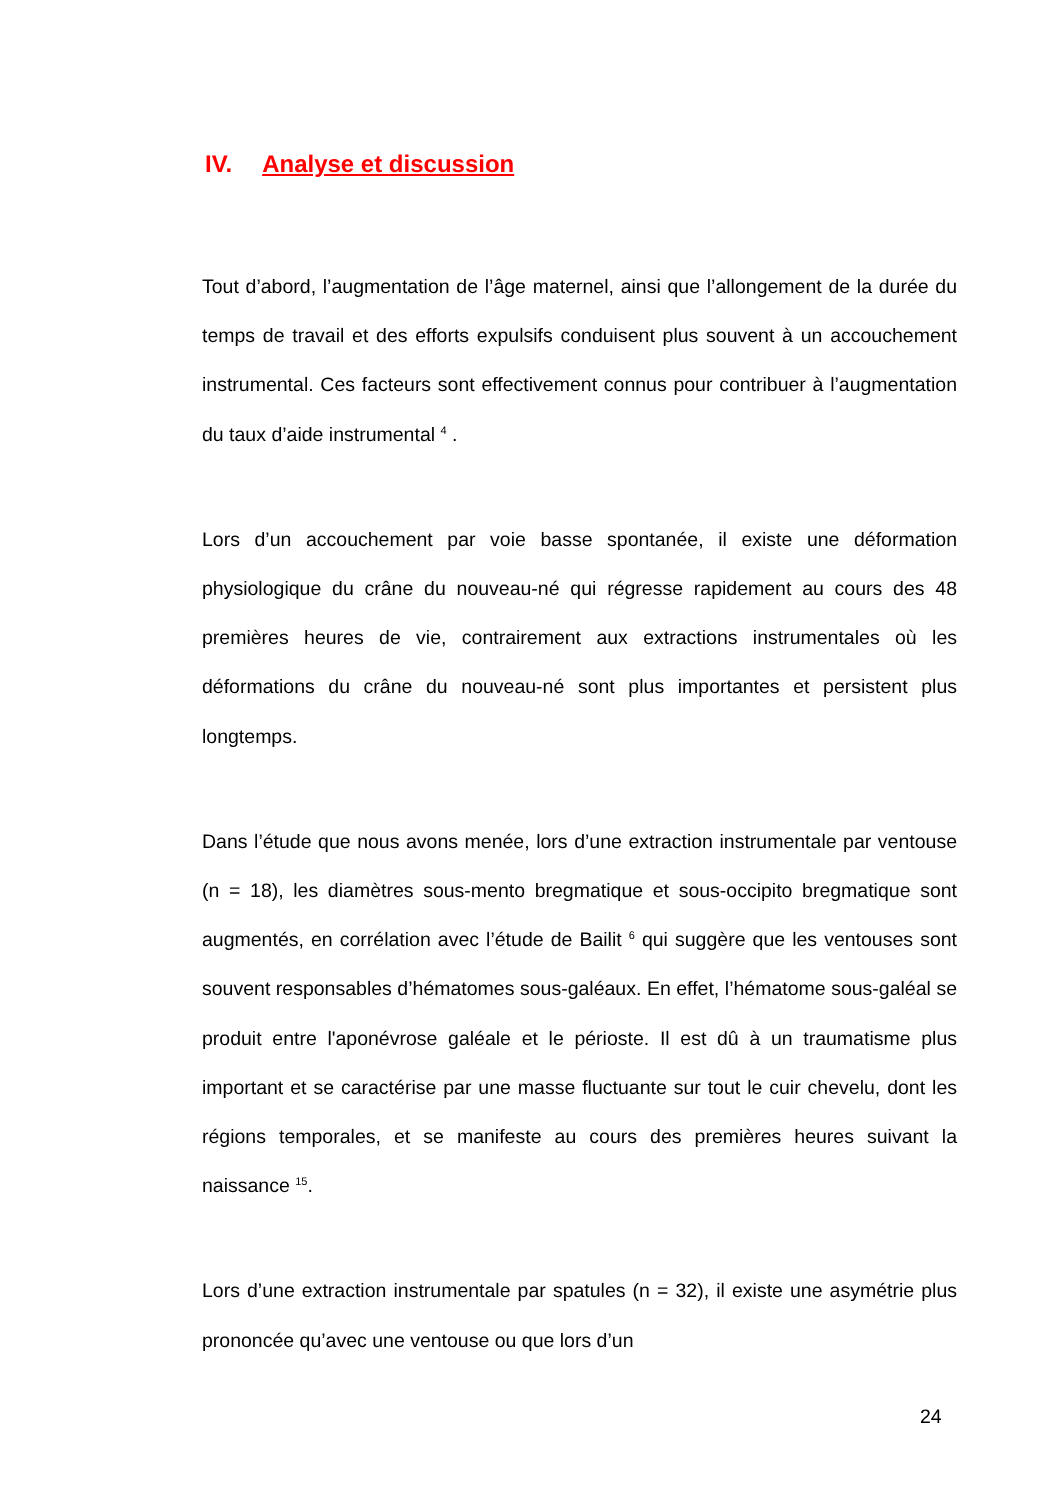IV. Analyse et discussion
Tout d’abord, l’augmentation de l’âge maternel, ainsi que l’allongement de la durée du temps de travail et des efforts expulsifs conduisent plus souvent à un accouchement instrumental. Ces facteurs sont effectivement connus pour contribuer à l’augmentation du taux d’aide instrumental <sup>4</sup> .
Lors d’un accouchement par voie basse spontanée, il existe une déformation physiologique du crâne du nouveau-né qui régresse rapidement au cours des 48 premières heures de vie, contrairement aux extractions instrumentales où les déformations du crâne du nouveau-né sont plus importantes et persistent plus longtemps.
Dans l’étude que nous avons menée, lors d’une extraction instrumentale par ventouse (n = 18), les diamètres sous-mento bregmatique et sous-occipito bregmatique sont augmentés, en corrélation avec l’étude de Bailit <sup>6</sup> qui suggère que les ventouses sont souvent responsables d’hématomes sous-galéaux. En effet, l’hématome sous-galéal se produit entre l'aponévrose galéale et le périoste. Il est dû à un traumatisme plus important et se caractérise par une masse fluctuante sur tout le cuir chevelu, dont les régions temporales, et se manifeste au cours des premières heures suivant la naissance <sup>15</sup>.
Lors d’une extraction instrumentale par spatules (n = 32), il existe une asymétrie plus prononcée qu’avec une ventouse ou que lors d’un
24